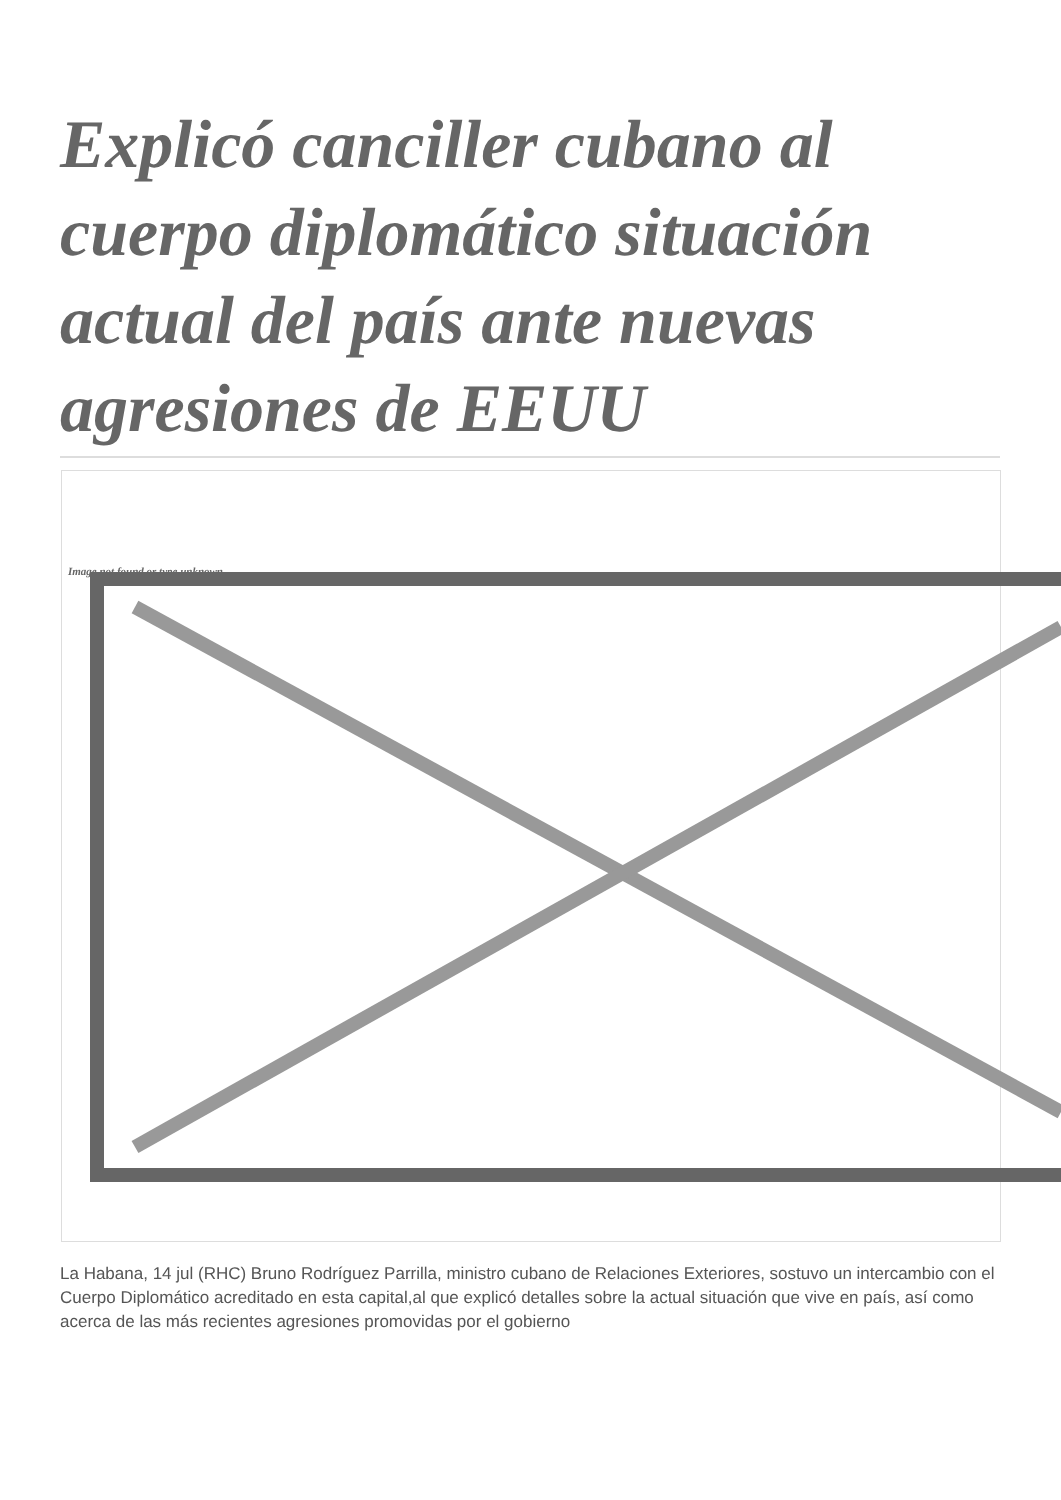Explicó canciller cubano al cuerpo diplomático situación actual del país ante nuevas agresiones de EEUU
Image not found or type unknown
La Habana, 14 jul (RHC) Bruno Rodríguez Parrilla, ministro cubano de Relaciones Exteriores, sostuvo un intercambio con el Cuerpo Diplomático acreditado en esta capital,al que explicó detalles sobre la actual situación que vive en país, así como acerca de las más recientes agresiones promovidas por el gobierno